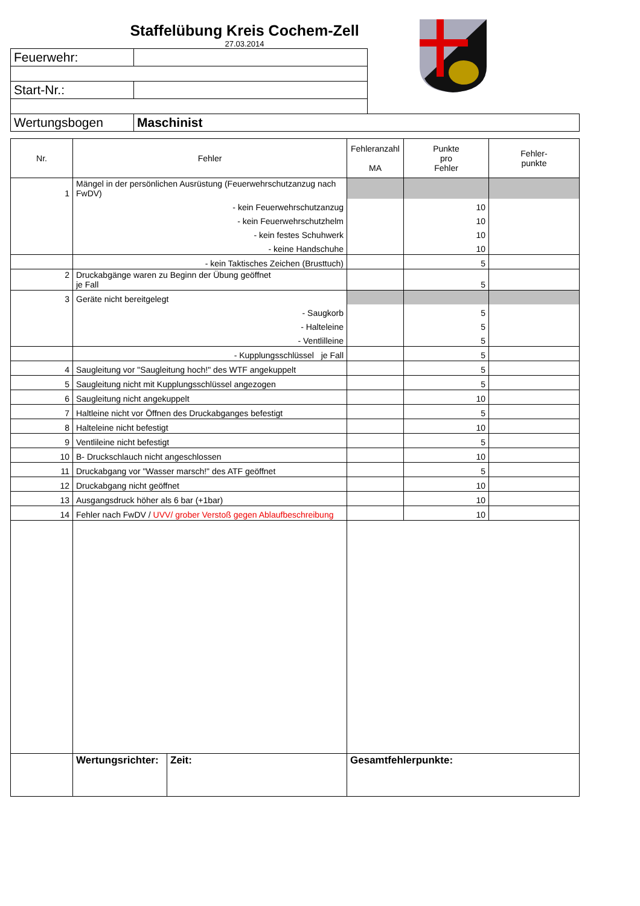Staffelübung Kreis Cochem-Zell
27.03.2014
| Feuerwehr: | |
| Start-Nr.: | |
| Wertungsbogen | Maschinist |
| Nr. | Fehler | Fehleranzahl MA | Punkte pro Fehler | Fehler- punkte |
| --- | --- | --- | --- | --- |
| 1 | Mängel in der persönlichen Ausrüstung (Feuerwehrschutzanzug nach FwDV) | | | |
| | - kein Feuerwehrschutzanzug | | 10 | |
| | - kein Feuerwehrschutzhelm | | 10 | |
| | - kein festes Schuhwerk | | 10 | |
| | - keine Handschuhe | | 10 | |
| | - kein Taktisches Zeichen (Brusttuch) | | 5 | |
| 2 | Druckabgänge waren zu Beginn der Übung geöffnet je Fall | | 5 | |
| 3 | Geräte nicht bereitgelegt | | | |
| | - Saugkorb | | 5 | |
| | - Halteleine | | 5 | |
| | - Ventlilleine | | 5 | |
| | - Kupplungsschlüssel je Fall | | 5 | |
| 4 | Saugleitung vor "Saugleitung hoch!" des WTF angekuppelt | | 5 | |
| 5 | Saugleitung nicht mit Kupplungsschlüssel angezogen | | 5 | |
| 6 | Saugleitung nicht angekuppelt | | 10 | |
| 7 | Haltleine nicht vor Öffnen des Druckabganges befestigt | | 5 | |
| 8 | Halteleine nicht befestigt | | 10 | |
| 9 | Ventlileine nicht befestigt | | 5 | |
| 10 | B- Druckschlauch nicht angeschlossen | | 10 | |
| 11 | Druckabgang vor "Wasser marsch!" des ATF geöffnet | | 5 | |
| 12 | Druckabgang nicht geöffnet | | 10 | |
| 13 | Ausgangsdruck höher als 6 bar (+1bar) | | 10 | |
| 14 | Fehler nach FwDV / UVV/ grober Verstoß gegen Ablaufbeschreibung | | 10 | |
| | / Wertungsrichter: / Zeit: / | Gesamtfehlerpunkte: | | |